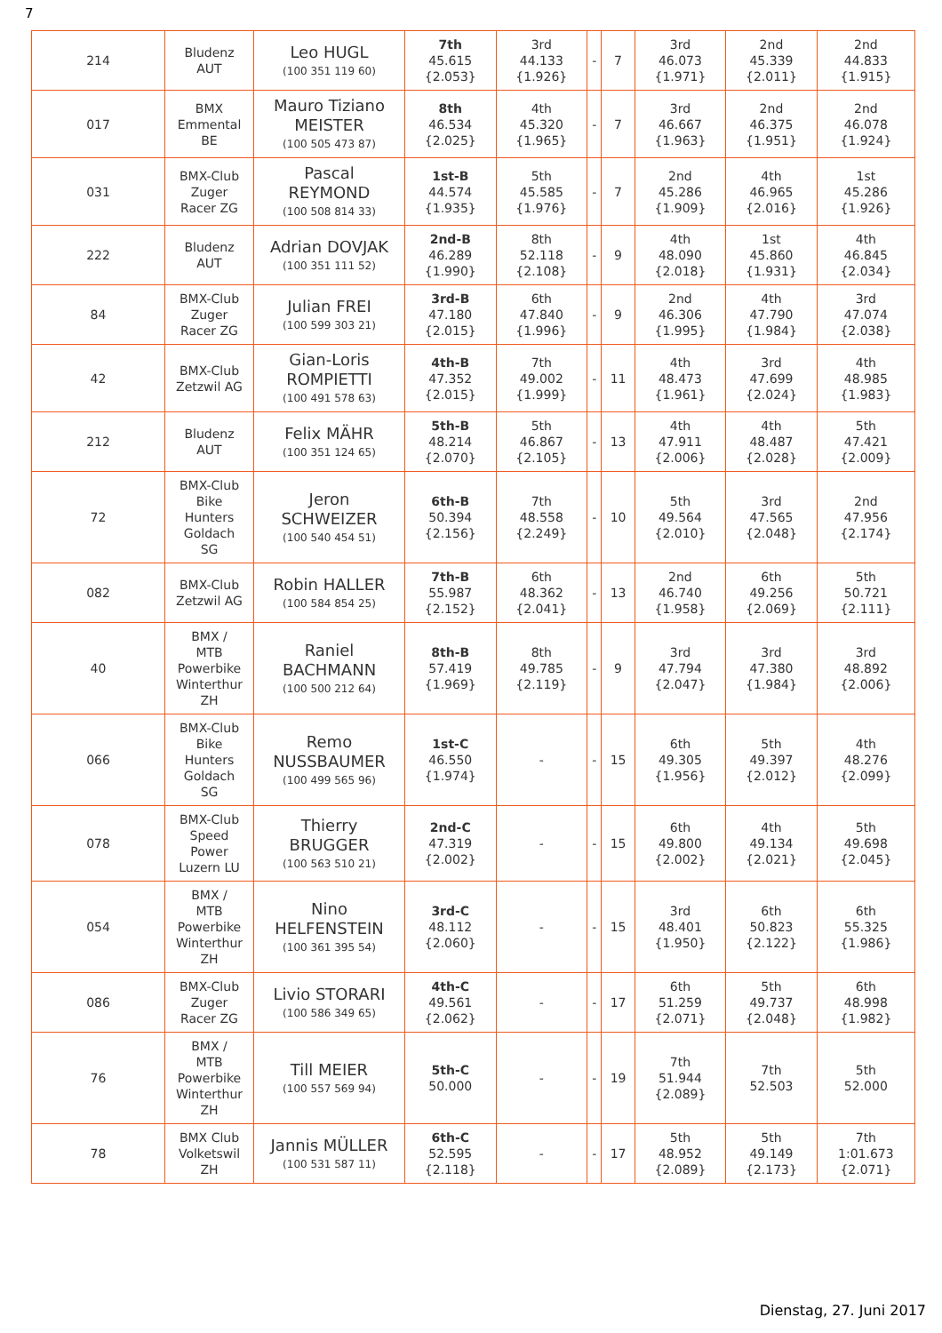7
| 214 | Bludenz AUT | Leo HUGL (100 351 119 60) | 7th 45.615 {2.053} | 3rd 44.133 {1.926} | - | 7 | 3rd 46.073 {1.971} | 2nd 45.339 {2.011} | 2nd 44.833 {1.915} |
| 017 | BMX Emmental BE | Mauro Tiziano MEISTER (100 505 473 87) | 8th 46.534 {2.025} | 4th 45.320 {1.965} | - | 7 | 3rd 46.667 {1.963} | 2nd 46.375 {1.951} | 2nd 46.078 {1.924} |
| 031 | BMX-Club Zuger Racer ZG | Pascal REYMOND (100 508 814 33) | 1st-B 44.574 {1.935} | 5th 45.585 {1.976} | - | 7 | 2nd 45.286 {1.909} | 4th 46.965 {2.016} | 1st 45.286 {1.926} |
| 222 | Bludenz AUT | Adrian DOVJAK (100 351 111 52) | 2nd-B 46.289 {1.990} | 8th 52.118 {2.108} | - | 9 | 4th 48.090 {2.018} | 1st 45.860 {1.931} | 4th 46.845 {2.034} |
| 84 | BMX-Club Zuger Racer ZG | Julian FREI (100 599 303 21) | 3rd-B 47.180 {2.015} | 6th 47.840 {1.996} | - | 9 | 2nd 46.306 {1.995} | 4th 47.790 {1.984} | 3rd 47.074 {2.038} |
| 42 | BMX-Club Zetzwil AG | Gian-Loris ROMPIETTI (100 491 578 63) | 4th-B 47.352 {2.015} | 7th 49.002 {1.999} | - | 11 | 4th 48.473 {1.961} | 3rd 47.699 {2.024} | 4th 48.985 {1.983} |
| 212 | Bludenz AUT | Felix MÄHR (100 351 124 65) | 5th-B 48.214 {2.070} | 5th 46.867 {2.105} | - | 13 | 4th 47.911 {2.006} | 4th 48.487 {2.028} | 5th 47.421 {2.009} |
| 72 | BMX-Club Bike Hunters Goldach SG | Jeron SCHWEIZER (100 540 454 51) | 6th-B 50.394 {2.156} | 7th 48.558 {2.249} | - | 10 | 5th 49.564 {2.010} | 3rd 47.565 {2.048} | 2nd 47.956 {2.174} |
| 082 | BMX-Club Zetzwil AG | Robin HALLER (100 584 854 25) | 7th-B 55.987 {2.152} | 6th 48.362 {2.041} | - | 13 | 2nd 46.740 {1.958} | 6th 49.256 {2.069} | 5th 50.721 {2.111} |
| 40 | BMX / MTB Powerbike Winterthur ZH | Raniel BACHMANN (100 500 212 64) | 8th-B 57.419 {1.969} | 8th 49.785 {2.119} | - | 9 | 3rd 47.794 {2.047} | 3rd 47.380 {1.984} | 3rd 48.892 {2.006} |
| 066 | BMX-Club Bike Hunters Goldach SG | Remo NUSSBAUMER (100 499 565 96) | 1st-C 46.550 {1.974} | - | - | 15 | 6th 49.305 {1.956} | 5th 49.397 {2.012} | 4th 48.276 {2.099} |
| 078 | BMX-Club Speed Power Luzern LU | Thierry BRUGGER (100 563 510 21) | 2nd-C 47.319 {2.002} | - | - | 15 | 6th 49.800 {2.002} | 4th 49.134 {2.021} | 5th 49.698 {2.045} |
| 054 | BMX / MTB Powerbike Winterthur ZH | Nino HELFENSTEIN (100 361 395 54) | 3rd-C 48.112 {2.060} | - | - | 15 | 3rd 48.401 {1.950} | 6th 50.823 {2.122} | 6th 55.325 {1.986} |
| 086 | BMX-Club Zuger Racer ZG | Livio STORARI (100 586 349 65) | 4th-C 49.561 {2.062} | - | - | 17 | 6th 51.259 {2.071} | 5th 49.737 {2.048} | 6th 48.998 {1.982} |
| 76 | BMX / MTB Powerbike Winterthur ZH | Till MEIER (100 557 569 94) | 5th-C 50.000 | - | - | 19 | 7th 51.944 {2.089} | 7th 52.503 | 5th 52.000 |
| 78 | BMX Club Volketswil ZH | Jannis MÜLLER (100 531 587 11) | 6th-C 52.595 {2.118} | - | - | 17 | 5th 48.952 {2.089} | 5th 49.149 {2.173} | 7th 1:01.673 {2.071} |
Dienstag, 27. Juni 2017